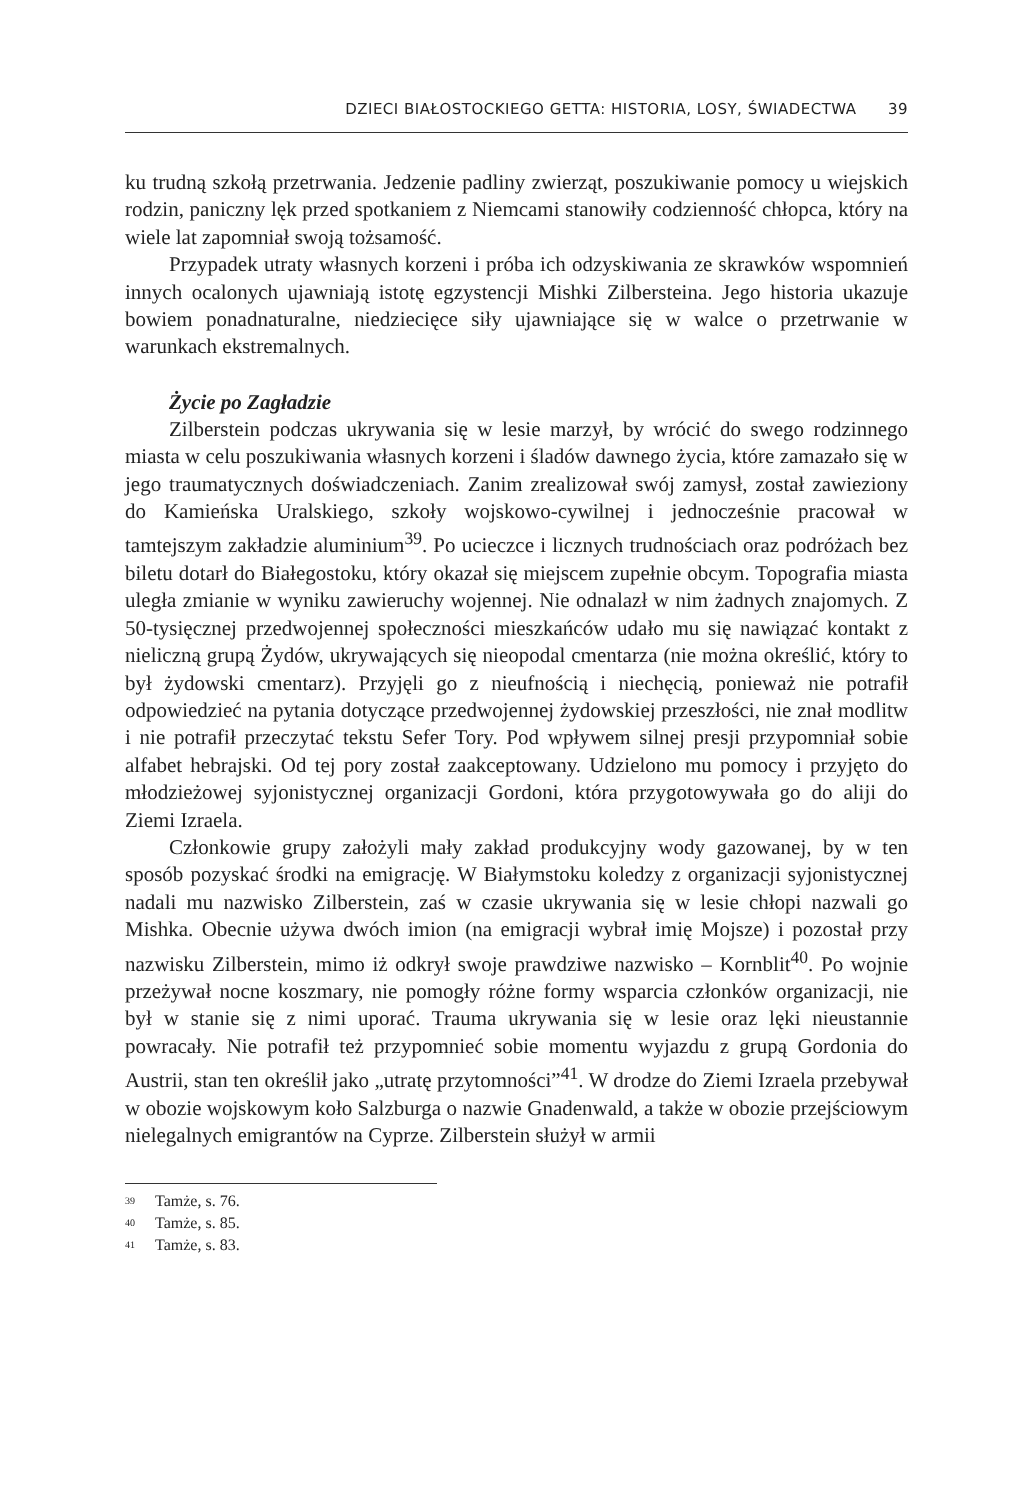DZIECI BIAŁOSTOCKIEGO GETTA: HISTORIA, LOSY, ŚWIADECTWA 39
ku trudną szkołą przetrwania. Jedzenie padliny zwierząt, poszukiwanie pomocy u wiejskich rodzin, paniczny lęk przed spotkaniem z Niemcami stanowiły codzienność chłopca, który na wiele lat zapomniał swoją tożsamość.
Przypadek utraty własnych korzeni i próba ich odzyskiwania ze skrawków wspomnień innych ocalonych ujawniają istotę egzystencji Mishki Zilbersteina. Jego historia ukazuje bowiem ponadnaturalne, niedziecięce siły ujawniające się w walce o przetrwanie w warunkach ekstremalnych.
Życie po Zagładzie
Zilberstein podczas ukrywania się w lesie marzył, by wrócić do swego rodzinnego miasta w celu poszukiwania własnych korzeni i śladów dawnego życia, które zamazało się w jego traumatycznych doświadczeniach. Zanim zrealizował swój zamysł, został zawieziony do Kamieńska Uralskiego, szkoły wojskowo-cywilnej i jednocześnie pracował w tamtejszym zakładzie aluminium<sup>39</sup>. Po ucieczce i licznych trudnościach oraz podróżach bez biletu dotarł do Białegostoku, który okazał się miejscem zupełnie obcym. Topografia miasta uległa zmianie w wyniku zawieruchy wojennej. Nie odnalazł w nim żadnych znajomych. Z 50-tysięcznej przedwojennej społeczności mieszkańców udało mu się nawiązać kontakt z nieliczną grupą Żydów, ukrywających się nieopodal cmentarza (nie można określić, który to był żydowski cmentarz). Przyjęli go z nieufnością i niechęcią, ponieważ nie potrafił odpowiedzieć na pytania dotyczące przedwojennej żydowskiej przeszłości, nie znał modlitw i nie potrafił przeczytać tekstu Sefer Tory. Pod wpływem silnej presji przypomniał sobie alfabet hebrajski. Od tej pory został zaakceptowany. Udzielono mu pomocy i przyjęto do młodzieżowej syjonistycznej organizacji Gordoni, która przygotowywała go do aliji do Ziemi Izraela.
Członkowie grupy założyli mały zakład produkcyjny wody gazowanej, by w ten sposób pozyskać środki na emigrację. W Białymstoku koledzy z organizacji syjonistycznej nadali mu nazwisko Zilberstein, zaś w czasie ukrywania się w lesie chłopi nazwali go Mishka. Obecnie używa dwóch imion (na emigracji wybrał imię Mojsze) i pozostał przy nazwisku Zilberstein, mimo iż odkrył swoje prawdziwe nazwisko – Kornblit<sup>40</sup>. Po wojnie przeżywał nocne koszmary, nie pomogły różne formy wsparcia członków organizacji, nie był w stanie się z nimi uporać. Trauma ukrywania się w lesie oraz lęki nieustannie powracały. Nie potrafił też przypomnieć sobie momentu wyjazdu z grupą Gordonia do Austrii, stan ten określił jako „utratę przytomności”<sup>41</sup>. W drodze do Ziemi Izraela przebywał w obozie wojskowym koło Salzburga o nazwie Gnadenwald, a także w obozie przejściowym nielegalnych emigrantów na Cyprze. Zilberstein służył w armii
<sup>39</sup> Tamże, s. 76.
<sup>40</sup> Tamże, s. 85.
<sup>41</sup> Tamże, s. 83.